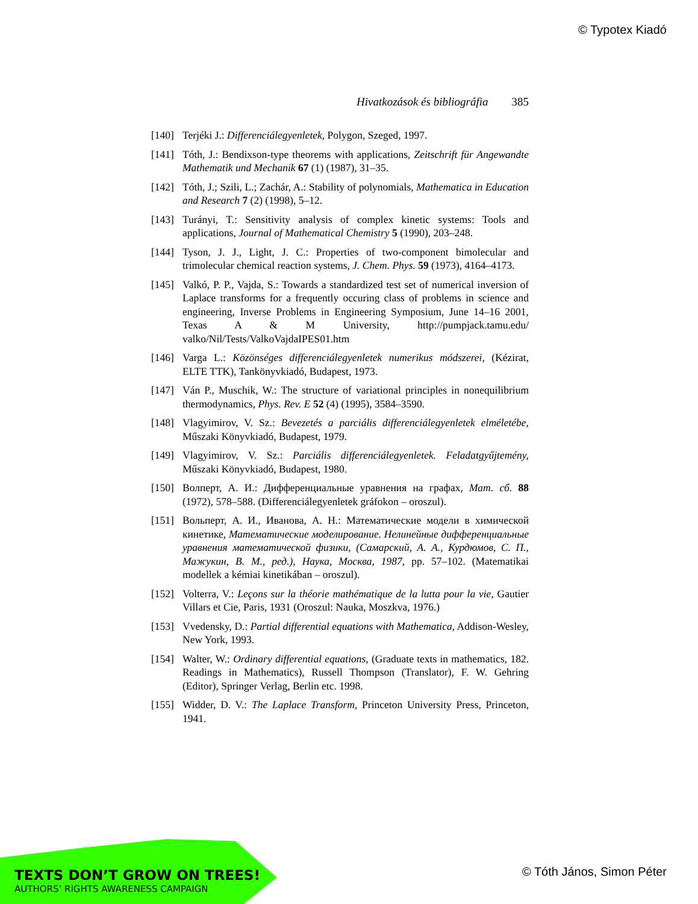© Typotex Kiadó
Hivatkozások és bibliográfia 385
[140] Terjéki J.: Differenciálegyenletek, Polygon, Szeged, 1997.
[141] Tóth, J.: Bendixson-type theorems with applications, Zeitschrift für Angewandte Mathematik und Mechanik 67 (1) (1987), 31–35.
[142] Tóth, J.; Szili, L.; Zachár, A.: Stability of polynomials, Mathematica in Education and Research 7 (2) (1998), 5–12.
[143] Turányi, T.: Sensitivity analysis of complex kinetic systems: Tools and applications, Journal of Mathematical Chemistry 5 (1990), 203–248.
[144] Tyson, J. J., Light, J. C.: Properties of two-component bimolecular and trimolecular chemical reaction systems, J. Chem. Phys. 59 (1973), 4164–4173.
[145] Valkó, P. P., Vajda, S.: Towards a standardized test set of numerical inversion of Laplace transforms for a frequently occuring class of problems in science and engineering, Inverse Problems in Engineering Symposium, June 14–16 2001, Texas A & M University, http://pumpjack.tamu.edu/ valko/Nil/Tests/ValkoVajdaIPES01.htm
[146] Varga L.: Közönséges differenciálegyenletek numerikus módszerei, (Kézirat, ELTE TTK), Tankönyvkiadó, Budapest, 1973.
[147] Ván P., Muschik, W.: The structure of variational principles in nonequilibrium thermodynamics, Phys. Rev. E 52 (4) (1995), 3584–3590.
[148] Vlagyimirov, V. Sz.: Bevezetés a parciális differenciálegyenletek elméletébe, Műszaki Könyvkiadó, Budapest, 1979.
[149] Vlagyimirov, V. Sz.: Parciális differenciálegyenletek. Feladatgyűjtemény, Műszaki Könyvkiadó, Budapest, 1980.
[150] Волперт, А. И.: Дифференциальные уравнения на графах, Мат. сб. 88 (1972), 578–588. (Differenciálegyenletek gráfokon – oroszul).
[151] Вольперт, А. И., Иванова, А. Н.: Математические модели в химической кинетике, Математические моделирование. Нелинейные дифференциальные уравнения математической физики, (Самарский, А. А., Курдюмов, С. П., Мажукин, В. М., ред.), Наука, Москва, 1987, pp. 57–102. (Matematikai modellek a kémiai kinetikában – oroszul).
[152] Volterra, V.: Leçons sur la théorie mathématique de la lutta pour la vie, Gautier Villars et Cie, Paris, 1931 (Oroszul: Nauka, Moszkva, 1976.)
[153] Vvedensky, D.: Partial differential equations with Mathematica, Addison-Wesley, New York, 1993.
[154] Walter, W.: Ordinary differential equations, (Graduate texts in mathematics, 182. Readings in Mathematics), Russell Thompson (Translator), F. W. Gehring (Editor), Springer Verlag, Berlin etc. 1998.
[155] Widder, D. V.: The Laplace Transform, Princeton University Press, Princeton, 1941.
TEXTS DON’T GROW ON TREES!
AUTHORS’ RIGHTS AWARENESS CAMPAIGN
© Tóth János, Simon Péter